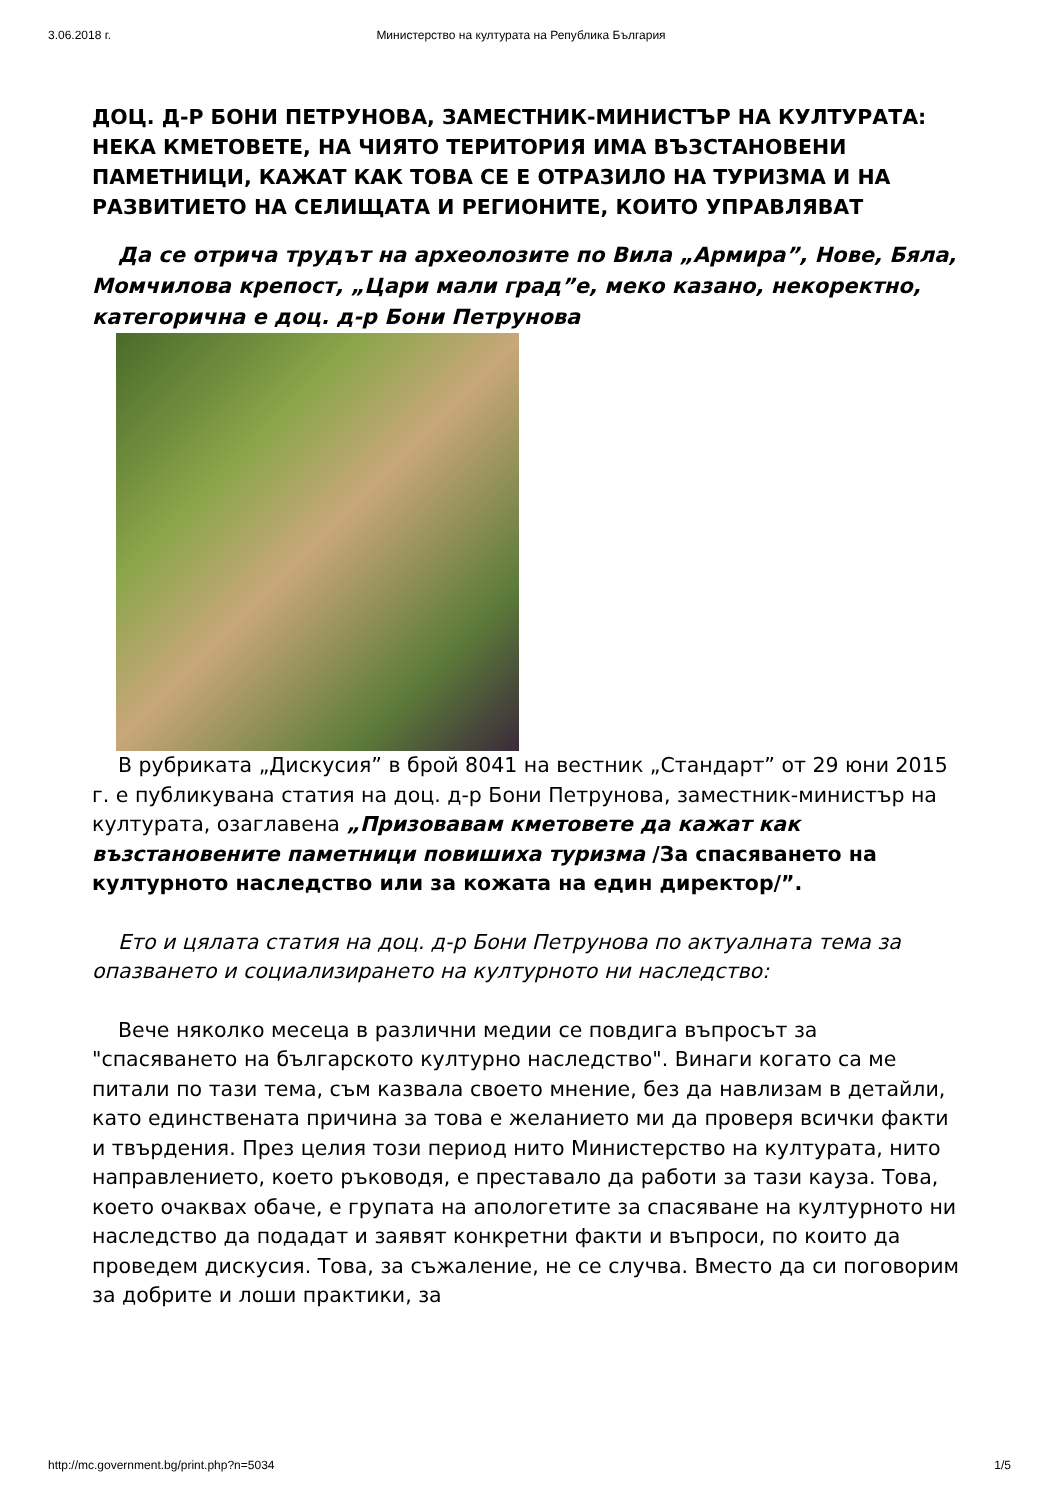3.06.2018 г. Министерство на културата на Република България
ДОЦ. Д-Р БОНИ ПЕТРУНОВА, ЗАМЕСТНИК-МИНИСТЪР НА КУЛТУРАТА: НЕКА КМЕТОВЕТЕ, НА ЧИЯТО ТЕРИТОРИЯ ИМА ВЪЗСТАНОВЕНИ ПАМЕТНИЦИ, КАЖАТ КАК ТОВА СЕ Е ОТРАЗИЛО НА ТУРИЗМА И НА РАЗВИТИЕТО НА СЕЛИЩАТА И РЕГИОНИТЕ, КОИТО УПРАВЛЯВАТ
Да се отрича трудът на археолозите по Вила „Армира”, Нове, Бяла, Момчилова крепост, „Цари мали град”е, меко казано, некоректно, категорична е доц. д-р Бони Петрунова
В рубриката „Дискусия” в брой 8041 на вестник „Стандарт” от 29 юни 2015 г. е публикувана статия на доц. д-р Бони Петрунова, заместник-министър на културата, озаглавена „Призовавам кметовете да кажат как възстановените паметници повишиха туризма /За спасяването на културното наследство или за кожата на един директор/”.
Ето и цялата статия на доц. д-р Бони Петрунова по актуалната тема за опазването и социализирането на културното ни наследство:
Вече няколко месеца в различни медии се повдига въпросът за "спасяването на българското културно наследство". Винаги когато са ме питали по тази тема, съм казвала своето мнение, без да навлизам в детайли, като единствената причина за това е желанието ми да проверя всички факти и твърдения. През целия този период нито Министерство на културата, нито направлението, което ръководя, е преставало да работи за тази кауза. Това, което очаквах обаче, е групата на апологетите за спасяване на културното ни наследство да подадат и заявят конкретни факти и въпроси, по които да проведем дискусия. Това, за съжаление, не се случва. Вместо да си поговорим за добрите и лоши практики, за
http://mc.government.bg/print.php?n=5034 1/5